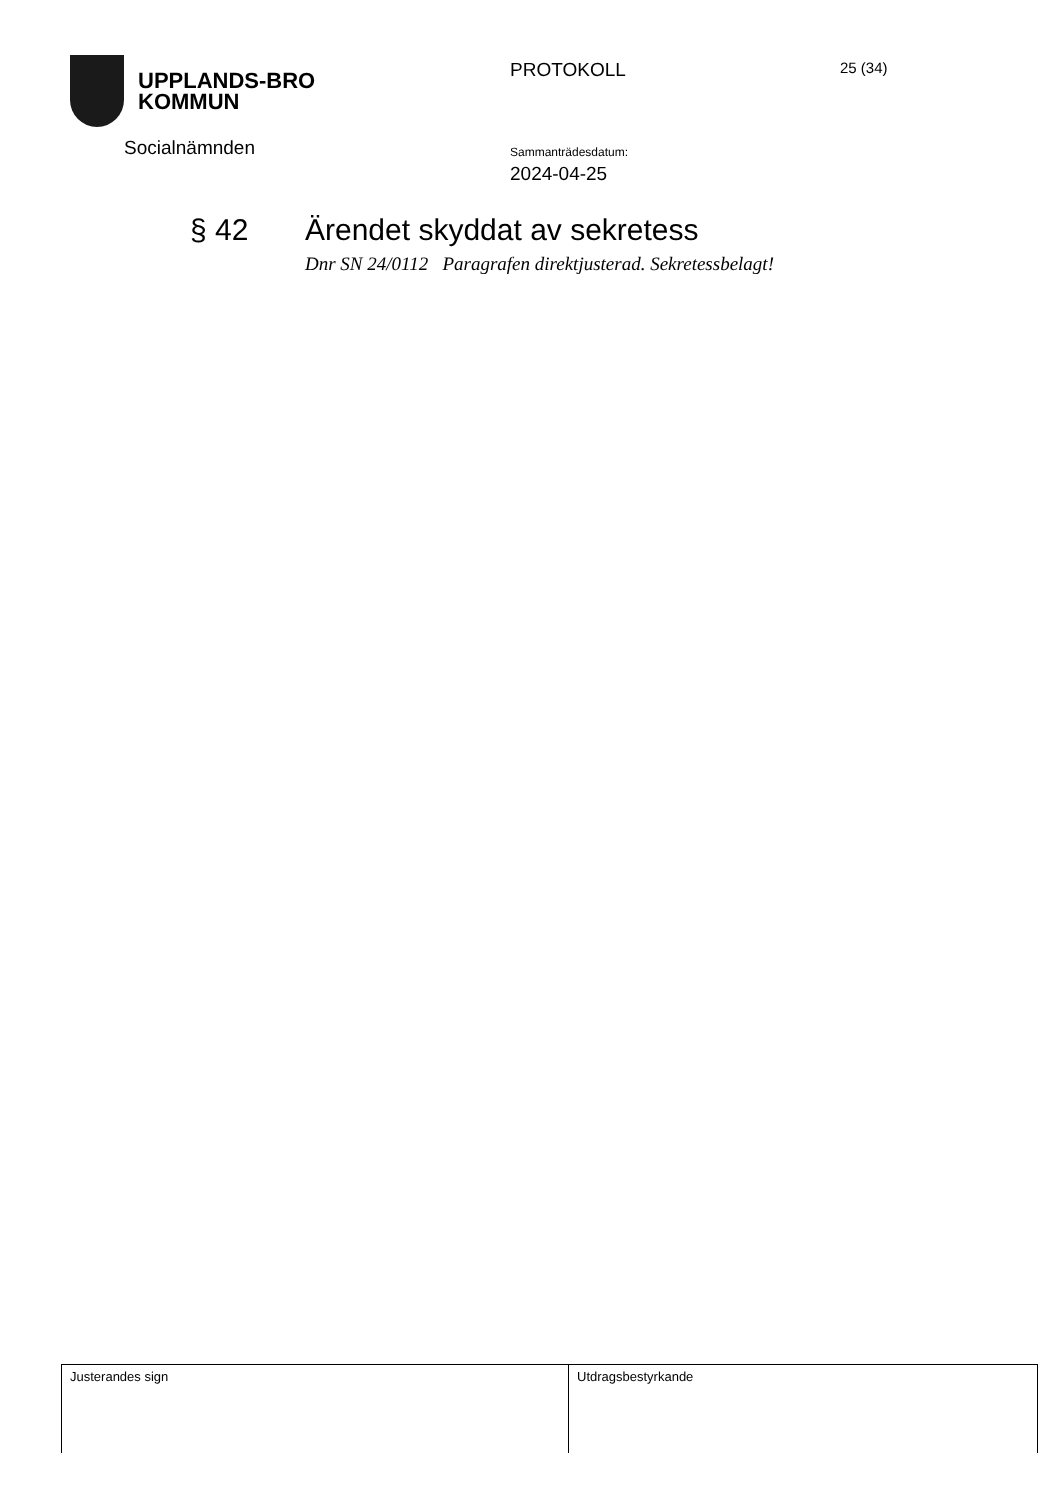UPPLANDS-BRO
KOMMUN
Socialnämnden
PROTOKOLL
Sammanträdesdatum:
2024-04-25
25 (34)
§ 42 Ärendet skyddat av sekretess
Dnr SN 24/0112 Paragrafen direktjusterad. Sekretessbelagt!
| Justerandes sign | Utdragsbestyrkande |